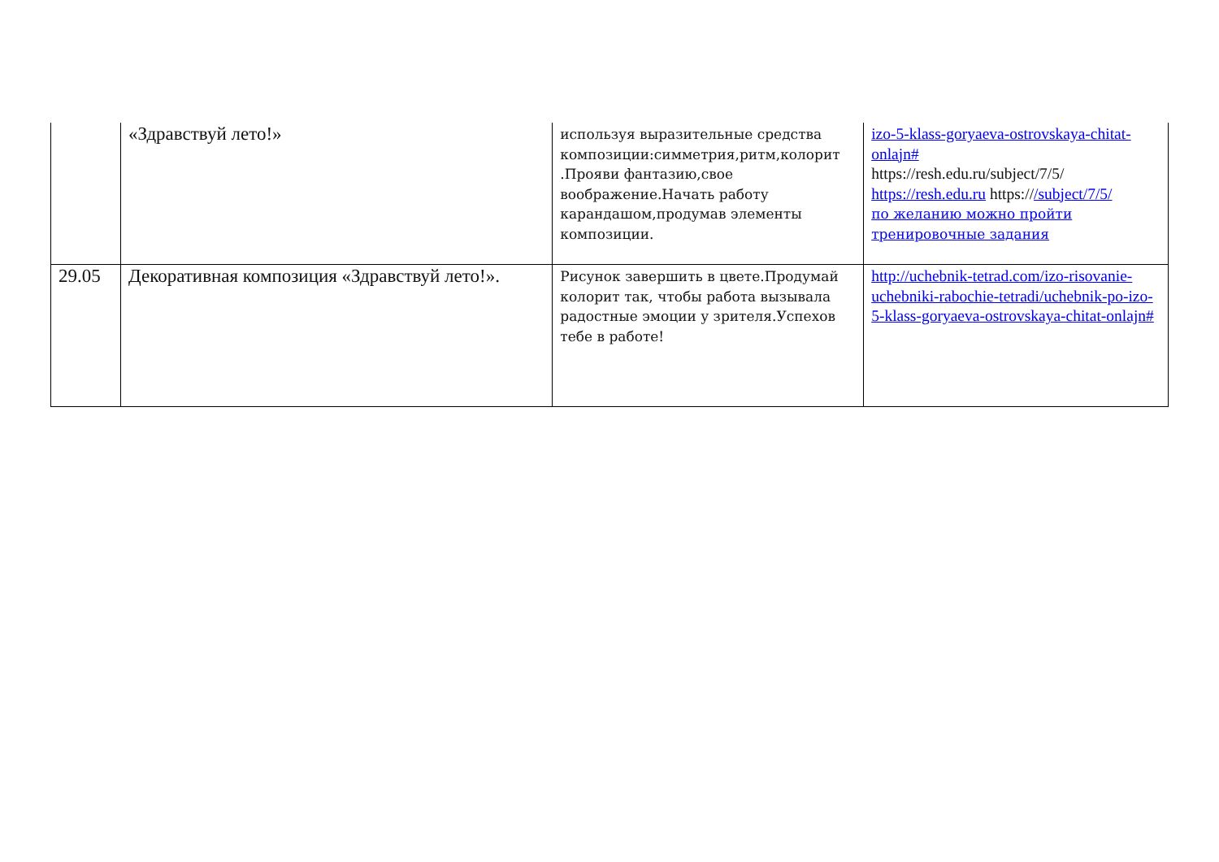| | «Здравствуй лето!» | используя выразительные средства композиции:симметрия,ритм,колорит .Прояви фантазию,свое воображение.Начать работу карандашом,продумав элементы композиции. | izo-5-klass-goryaeva-ostrovskaya-chitat-onlajn# https://resh.edu.ru/subject/7/5/ https://resh.edu.ru https:// /subject/7/5/ по желанию можно пройти тренировочные задания |
| 29.05 | Декоративная композиция «Здравствуй лето!». | Рисунок завершить в цвете.Продумай колорит так, чтобы работа вызывала радостные эмоции у зрителя.Успехов тебе в работе! | http://uchebnik-tetrad.com/izo-risovanie-uchebniki-rabochie-tetradi/uchebnik-po-izo-5-klass-goryaeva-ostrovskaya-chitat-onlajn# |